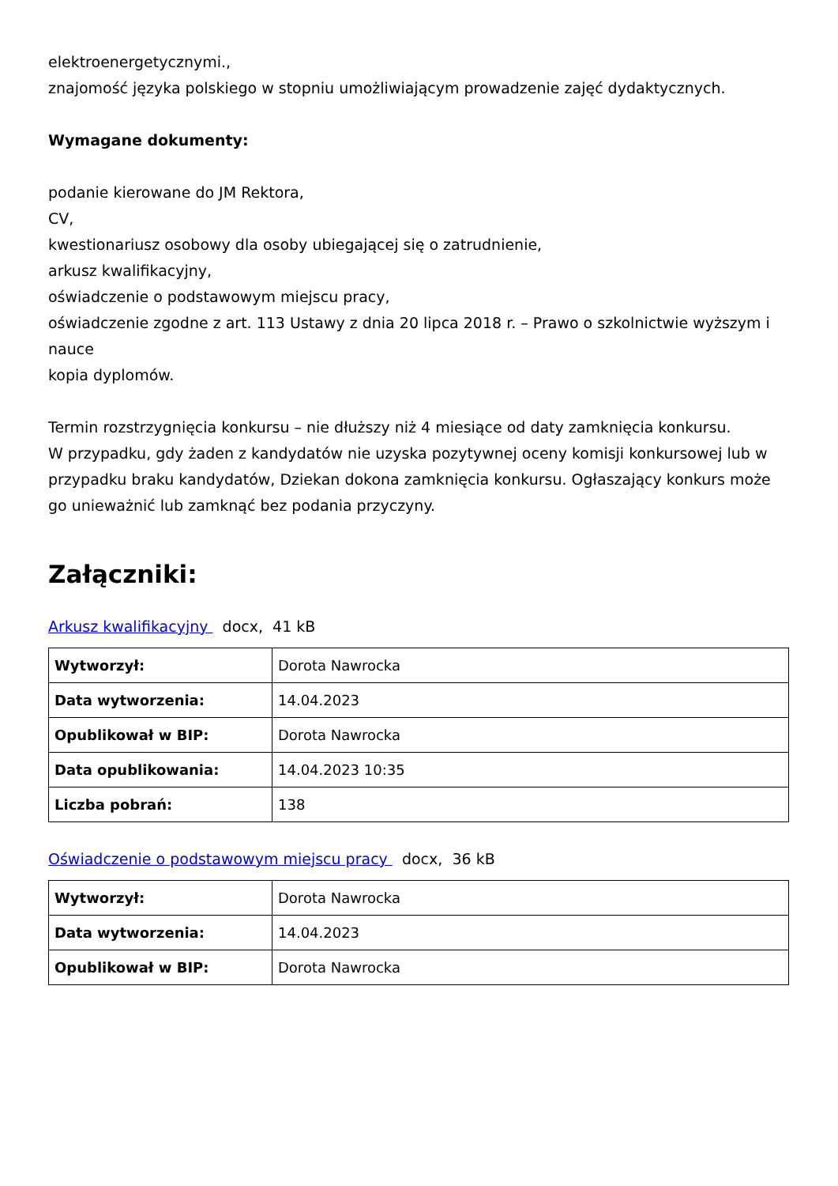elektroenergetycznymi.,
znajomość języka polskiego w stopniu umożliwiającym prowadzenie zajęć dydaktycznych.
Wymagane dokumenty:
podanie kierowane do JM Rektora,
CV,
kwestionariusz osobowy dla osoby ubiegającej się o zatrudnienie,
arkusz kwalifikacyjny,
oświadczenie o podstawowym miejscu pracy,
oświadczenie zgodne z art. 113 Ustawy z dnia 20 lipca 2018 r. – Prawo o szkolnictwie wyższym i nauce
kopia dyplomów.
Termin rozstrzygnięcia konkursu – nie dłuższy niż 4 miesiące od daty zamknięcia konkursu.
W przypadku, gdy żaden z kandydatów nie uzyska pozytywnej oceny komisji konkursowej lub w przypadku braku kandydatów, Dziekan dokona zamknięcia konkursu. Ogłaszający konkurs może go unieważnić lub zamknąć bez podania przyczyny.
Załączniki:
Arkusz kwalifikacyjny docx, 41 kB
| Wytworzył: | Dorota Nawrocka |
| Data wytworzenia: | 14.04.2023 |
| Opublikował w BIP: | Dorota Nawrocka |
| Data opublikowania: | 14.04.2023 10:35 |
| Liczba pobrań: | 138 |
Oświadczenie o podstawowym miejscu pracy docx, 36 kB
| Wytworzył: | Dorota Nawrocka |
| Data wytworzenia: | 14.04.2023 |
| Opublikował w BIP: | Dorota Nawrocka |